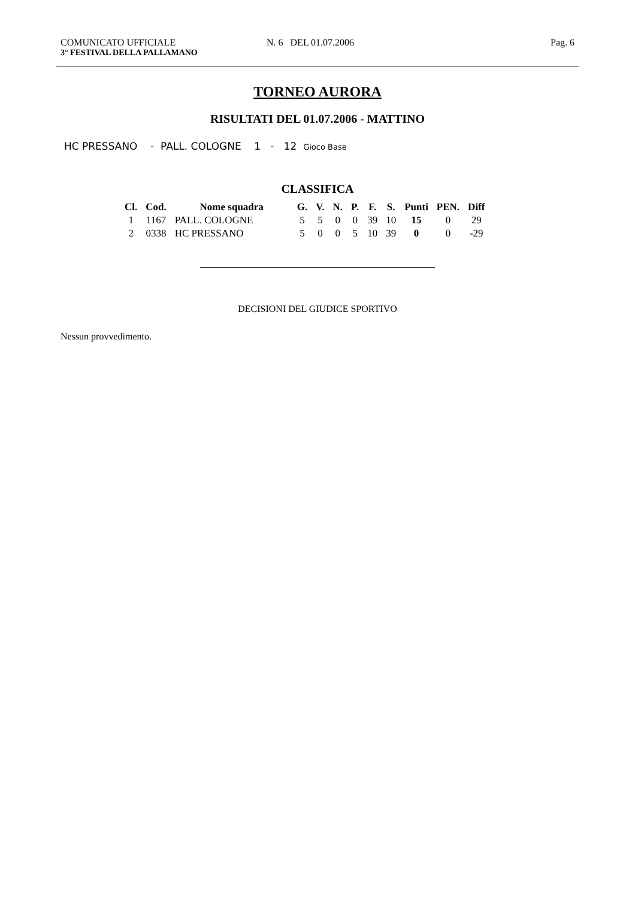COMUNICATO UFFICIALE N. 6 DEL 01.07.2006 Pag. 6
3° FESTIVAL DELLA PALLAMANO
TORNEO AURORA
RISULTATI DEL 01.07.2006 - MATTINO
HC PRESSANO - PALL. COLOGNE 1 - 12 Gioco Base
CLASSIFICA
| Cl. | Cod. | Nome squadra | G. | V. | N. | P. | F. | S. | Punti | PEN. | Diff |
| --- | --- | --- | --- | --- | --- | --- | --- | --- | --- | --- | --- |
| 1 | 1167 | PALL. COLOGNE | 5 | 5 | 0 | 0 | 39 | 10 | 15 | 0 | 29 |
| 2 | 0338 | HC PRESSANO | 5 | 0 | 0 | 5 | 10 | 39 | 0 | 0 | -29 |
DECISIONI DEL GIUDICE SPORTIVO
Nessun provvedimento.